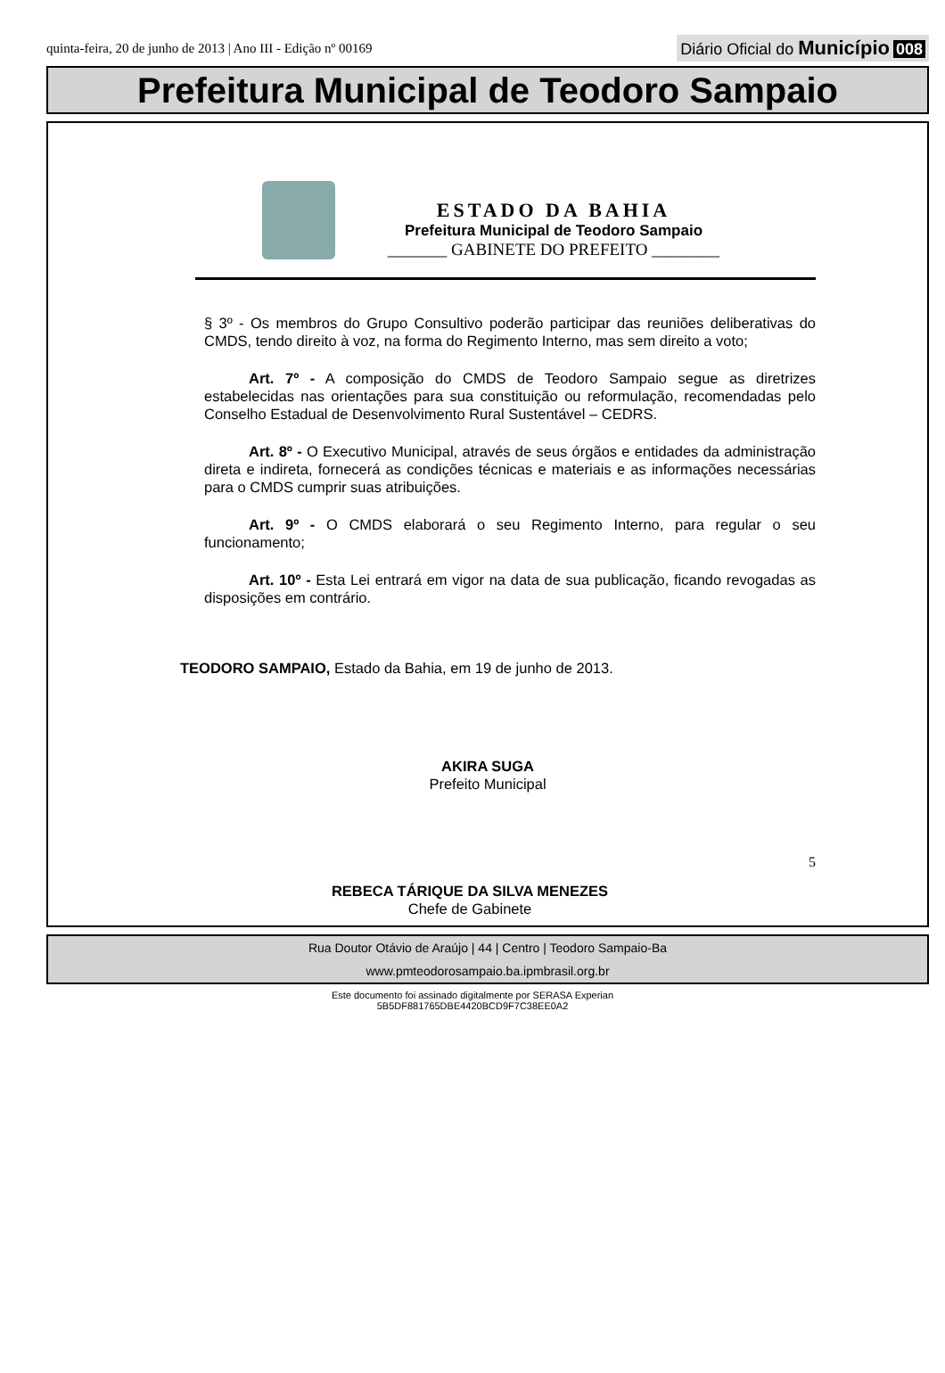quinta-feira, 20 de junho de 2013 | Ano III - Edição nº 00169
Diário Oficial do Município 008
Prefeitura Municipal de Teodoro Sampaio
ESTADO DA BAHIA
Prefeitura Municipal de Teodoro Sampaio
_______ GABINETE DO PREFEITO ________
§ 3º - Os membros do Grupo Consultivo poderão participar das reuniões deliberativas do CMDS, tendo direito à voz, na forma do Regimento Interno, mas sem direito a voto;
Art. 7º - A composição do CMDS de Teodoro Sampaio segue as diretrizes estabelecidas nas orientações para sua constituição ou reformulação, recomendadas pelo Conselho Estadual de Desenvolvimento Rural Sustentável – CEDRS.
Art. 8º - O Executivo Municipal, através de seus órgãos e entidades da administração direta e indireta, fornecerá as condições técnicas e materiais e as informações necessárias para o CMDS cumprir suas atribuições.
Art. 9º - O CMDS elaborará o seu Regimento Interno, para regular o seu funcionamento;
Art. 10º - Esta Lei entrará em vigor na data de sua publicação, ficando revogadas as disposições em contrário.
TEODORO SAMPAIO, Estado da Bahia, em 19 de junho de 2013.
AKIRA SUGA
Prefeito Municipal
REBECA TÁRIQUE DA SILVA MENEZES
Chefe de Gabinete
5
Rua Doutor Otávio de Araújo | 44 | Centro | Teodoro Sampaio-Ba
www.pmteodorosampaio.ba.ipmbrasil.org.br
Este documento foi assinado digitalmente por SERASA Experian
5B5DF881765DBE4420BCD9F7C38EE0A2